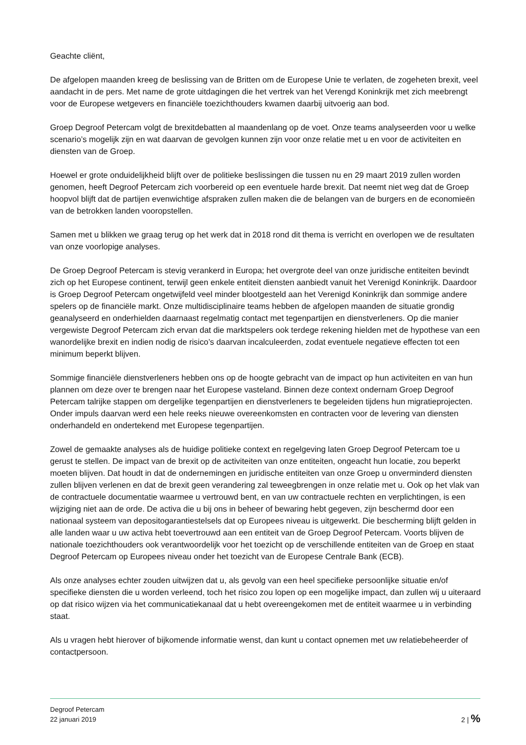Geachte cliënt,
De afgelopen maanden kreeg de beslissing van de Britten om de Europese Unie te verlaten, de zogeheten brexit, veel aandacht in de pers. Met name de grote uitdagingen die het vertrek van het Verengd Koninkrijk met zich meebrengt voor de Europese wetgevers en financiële toezichthouders kwamen daarbij uitvoerig aan bod.
Groep Degroof Petercam volgt de brexitdebatten al maandenlang op de voet. Onze teams analyseerden voor u welke scenario’s mogelijk zijn en wat daarvan de gevolgen kunnen zijn voor onze relatie met u en voor de activiteiten en diensten van de Groep.
Hoewel er grote onduidelijkheid blijft over de politieke beslissingen die tussen nu en 29 maart 2019 zullen worden genomen, heeft Degroof Petercam zich voorbereid op een eventuele harde brexit. Dat neemt niet weg dat de Groep hoopvol blijft dat de partijen evenwichtige afspraken zullen maken die de belangen van de burgers en de economieën van de betrokken landen vooropstellen.
Samen met u blikken we graag terug op het werk dat in 2018 rond dit thema is verricht en overlopen we de resultaten van onze voorlopige analyses.
De Groep Degroof Petercam is stevig verankerd in Europa; het overgrote deel van onze juridische entiteiten bevindt zich op het Europese continent, terwijl geen enkele entiteit diensten aanbiedt vanuit het Verenigd Koninkrijk. Daardoor is Groep Degroof Petercam ongetwijfeld veel minder blootgesteld aan het Verenigd Koninkrijk dan sommige andere spelers op de financiële markt. Onze multidisciplinaire teams hebben de afgelopen maanden de situatie grondig geanalyseerd en onderhielden daarnaast regelmatig contact met tegenpartijen en dienstverleners. Op die manier vergewiste Degroof Petercam zich ervan dat die marktspelers ook terdege rekening hielden met de hypothese van een wanordelijke brexit en indien nodig de risico’s daarvan incalculeerden, zodat eventuele negatieve effecten tot een minimum beperkt blijven.
Sommige financiële dienstverleners hebben ons op de hoogte gebracht van de impact op hun activiteiten en van hun plannen om deze over te brengen naar het Europese vasteland. Binnen deze context ondernam Groep Degroof Petercam talrijke stappen om dergelijke tegenpartijen en dienstverleners te begeleiden tijdens hun migratieprojecten. Onder impuls daarvan werd een hele reeks nieuwe overeenkomsten en contracten voor de levering van diensten onderhandeld en ondertekend met Europese tegenpartijen.
Zowel de gemaakte analyses als de huidige politieke context en regelgeving laten Groep Degroof Petercam toe u gerust te stellen. De impact van de brexit op de activiteiten van onze entiteiten, ongeacht hun locatie, zou beperkt moeten blijven. Dat houdt in dat de ondernemingen en juridische entiteiten van onze Groep u onverminderd diensten zullen blijven verlenen en dat de brexit geen verandering zal teweegbrengen in onze relatie met u. Ook op het vlak van de contractuele documentatie waarmee u vertrouwd bent, en van uw contractuele rechten en verplichtingen, is een wijziging niet aan de orde. De activa die u bij ons in beheer of bewaring hebt gegeven, zijn beschermd door een nationaal systeem van depositogarantiestelsels dat op Europees niveau is uitgewerkt. Die bescherming blijft gelden in alle landen waar u uw activa hebt toevertrouwd aan een entiteit van de Groep Degroof Petercam. Voorts blijven de nationale toezichthouders ook verantwoordelijk voor het toezicht op de verschillende entiteiten van de Groep en staat Degroof Petercam op Europees niveau onder het toezicht van de Europese Centrale Bank (ECB).
Als onze analyses echter zouden uitwijzen dat u, als gevolg van een heel specifieke persoonlijke situatie en/of specifieke diensten die u worden verleend, toch het risico zou lopen op een mogelijke impact, dan zullen wij u uiteraard op dat risico wijzen via het communicatiekanaal dat u hebt overeengekomen met de entiteit waarmee u in verbinding staat.
Als u vragen hebt hierover of bijkomende informatie wenst, dan kunt u contact opnemen met uw relatiebeheerder of contactpersoon.
Degroof Petercam
22 januari 2019
2 | %